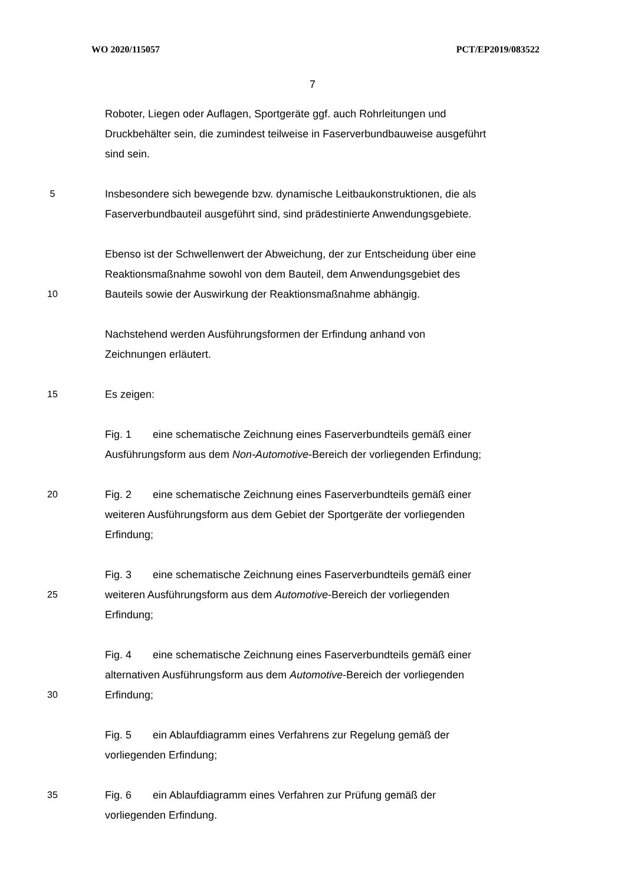WO 2020/115057 PCT/EP2019/083522
7
Roboter, Liegen oder Auflagen, Sportgeräte ggf. auch Rohrleitungen und
Druckbehälter sein, die zumindest teilweise in Faserverbundbauweise ausgeführt
sind sein.
5 Insbesondere sich bewegende bzw. dynamische Leitbaukonstruktionen, die als
Faserverbundbauteil ausgeführt sind, sind prädestinierte Anwendungsgebiete.
Ebenso ist der Schwellenwert der Abweichung, der zur Entscheidung über eine
Reaktionsmaßnahme sowohl von dem Bauteil, dem Anwendungsgebiet des
10 Bauteils sowie der Auswirkung der Reaktionsmaßnahme abhängig.
Nachstehend werden Ausführungsformen der Erfindung anhand von
Zeichnungen erläutert.
15 Es zeigen:
Fig. 1 eine schematische Zeichnung eines Faserverbundteils gemäß einer
Ausführungsform aus dem Non-Automotive-Bereich der vorliegenden Erfindung;
20 Fig. 2 eine schematische Zeichnung eines Faserverbundteils gemäß einer
weiteren Ausführungsform aus dem Gebiet der Sportgeräte der vorliegenden
Erfindung;
Fig. 3 eine schematische Zeichnung eines Faserverbundteils gemäß einer
25 weiteren Ausführungsform aus dem Automotive-Bereich der vorliegenden
Erfindung;
Fig. 4 eine schematische Zeichnung eines Faserverbundteils gemäß einer
alternativen Ausführungsform aus dem Automotive-Bereich der vorliegenden
30 Erfindung;
Fig. 5 ein Ablaufdiagramm eines Verfahrens zur Regelung gemäß der
vorliegenden Erfindung;
35 Fig. 6 ein Ablaufdiagramm eines Verfahren zur Prüfung gemäß der
vorliegenden Erfindung.